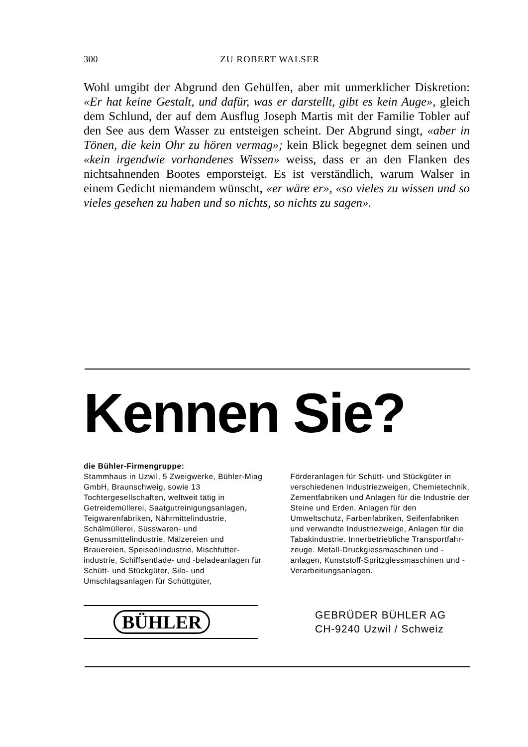300 ZU ROBERT WALSER
Wohl umgibt der Abgrund den Gehülfen, aber mit unmerklicher Diskretion: «Er hat keine Gestalt, und dafür, was er darstellt, gibt es kein Auge», gleich dem Schlund, der auf dem Ausflug Joseph Martis mit der Familie Tobler auf den See aus dem Wasser zu entsteigen scheint. Der Abgrund singt, «aber in Tönen, die kein Ohr zu hören vermag»; kein Blick begegnet dem seinen und «kein irgendwie vorhandenes Wissen» weiss, dass er an den Flanken des nichtsahnenden Bootes emporsteigt. Es ist verständlich, warum Walser in einem Gedicht niemandem wünscht, «er wäre er», «so vieles zu wissen und so vieles gesehen zu haben und so nichts, so nichts zu sagen».
Kennen Sie?
die Bühler-Firmengruppe:
Stammhaus in Uzwil, 5 Zweigwerke, Bühler-Miag GmbH, Braunschweig, sowie 13 Tochtergesellschaften, weltweit tätig in Getreidemüllerei, Saatgutreinigungs­anlagen, Teigwarenfabriken, Nährmittel­industrie, Schälmüllerei, Süsswaren- und Genussmittelindustrie, Mälzereien und Brauereien, Speiseölindustrie, Mischfutter­industrie, Schiffsentlade- und -belade­anlagen für Schütt- und Stückgüter, Silo- und Umschlagsanlagen für Schüttgüter,
Förderanlagen für Schütt- und Stückgüter in verschiedenen Industriezweigen, Chemie­technik, Zementfabriken und Anlagen für die Industrie der Steine und Erden, Anlagen für den Umweltschutz, Farben­fabriken, Seifenfabriken und verwandte Industriezweige, Anlagen für die Tabak­industrie. Innerbetriebliche Transportfahr­zeuge. Metall-Druckgiessmaschinen und -anlagen, Kunststoff-Spritzgiessmaschinen und -Verarbeitungsanlagen.
BÜHLER
GEBRÜDER BÜHLER AG
CH-9240 Uzwil / Schweiz